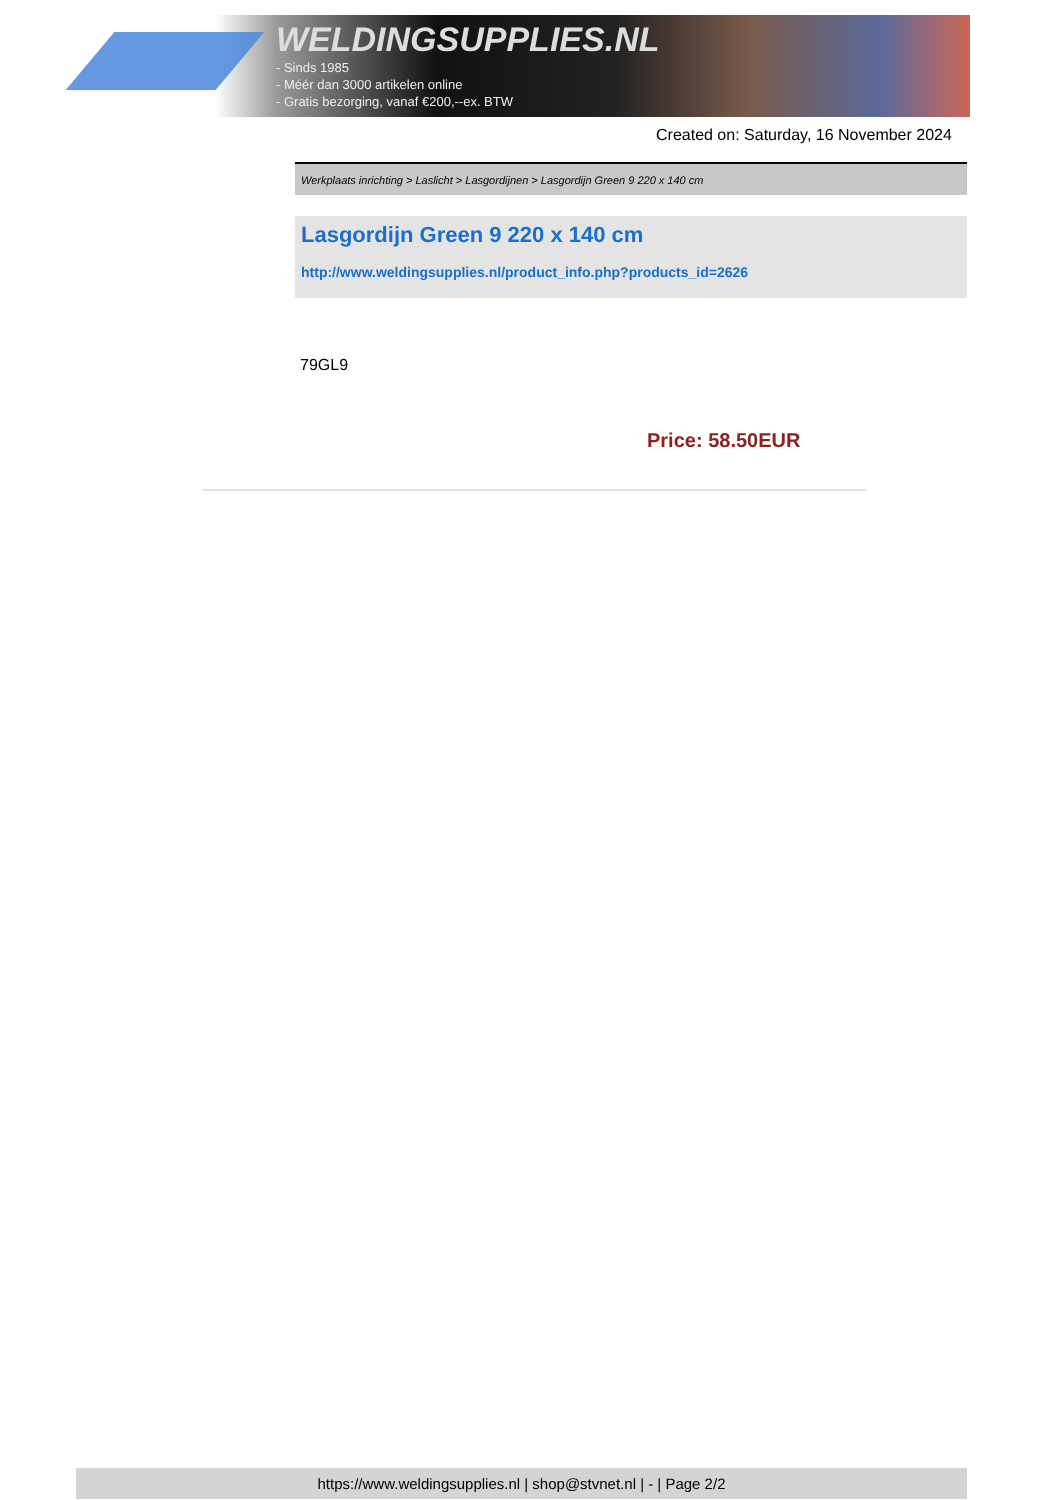WELDINGSUPPLIES.NL
- Sinds 1985
- Méér dan 3000 artikelen online
- Gratis bezorging, vanaf €200,--ex. BTW
Created on: Saturday, 16 November 2024
Werkplaats inrichting > Laslicht > Lasgordijnen > Lasgordijn Green 9 220 x 140 cm
Lasgordijn Green 9 220 x 140 cm
http://www.weldingsupplies.nl/product_info.php?products_id=2626
79GL9
Price: 58.50EUR
https://www.weldingsupplies.nl | shop@stvnet.nl | - | Page 2/2